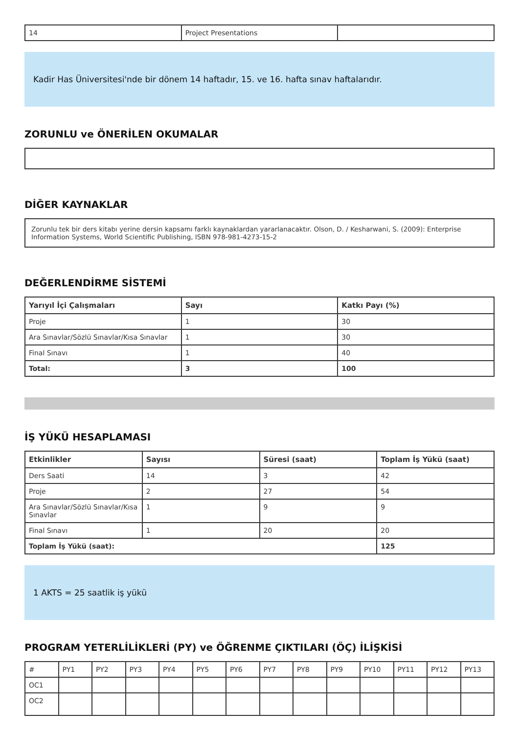| 14 | Project Presentations | |
Kadir Has Üniversitesi'nde bir dönem 14 haftadır, 15. ve 16. hafta sınav haftalarıdır.
ZORUNLU ve ÖNERİLEN OKUMALAR
DİĞER KAYNAKLAR
Zorunlu tek bir ders kitabı yerine dersin kapsamı farklı kaynaklardan yararlanacaktır. Olson, D. / Kesharwani, S. (2009): Enterprise Information Systems, World Scientific Publishing, ISBN 978-981-4273-15-2
DEĞERLENDİRME SİSTEMİ
| Yarıyıl İçi Çalışmaları | Sayı | Katkı Payı (%) |
| --- | --- | --- |
| Proje | 1 | 30 |
| Ara Sınavlar/Sözlü Sınavlar/Kısa Sınavlar | 1 | 30 |
| Final Sınavı | 1 | 40 |
| Total: | 3 | 100 |
İŞ YÜKÜ HESAPLAMASI
| Etkinlikler | Sayısı | Süresi (saat) | Toplam İş Yükü (saat) |
| --- | --- | --- | --- |
| Ders Saati | 14 | 3 | 42 |
| Proje | 2 | 27 | 54 |
| Ara Sınavlar/Sözlü Sınavlar/Kısa Sınavlar | 1 | 9 | 9 |
| Final Sınavı | 1 | 20 | 20 |
| Toplam İş Yükü (saat): | | | 125 |
1 AKTS = 25 saatlik iş yükü
PROGRAM YETERLİLİKLERİ (PY) ve ÖĞRENME ÇIKTILARI (ÖÇ) İLİŞKİSİ
| # | PY1 | PY2 | PY3 | PY4 | PY5 | PY6 | PY7 | PY8 | PY9 | PY10 | PY11 | PY12 | PY13 |
| OC1 | | | | | | | | | | | | | |
| OC2 | | | | | | | | | | | | | |